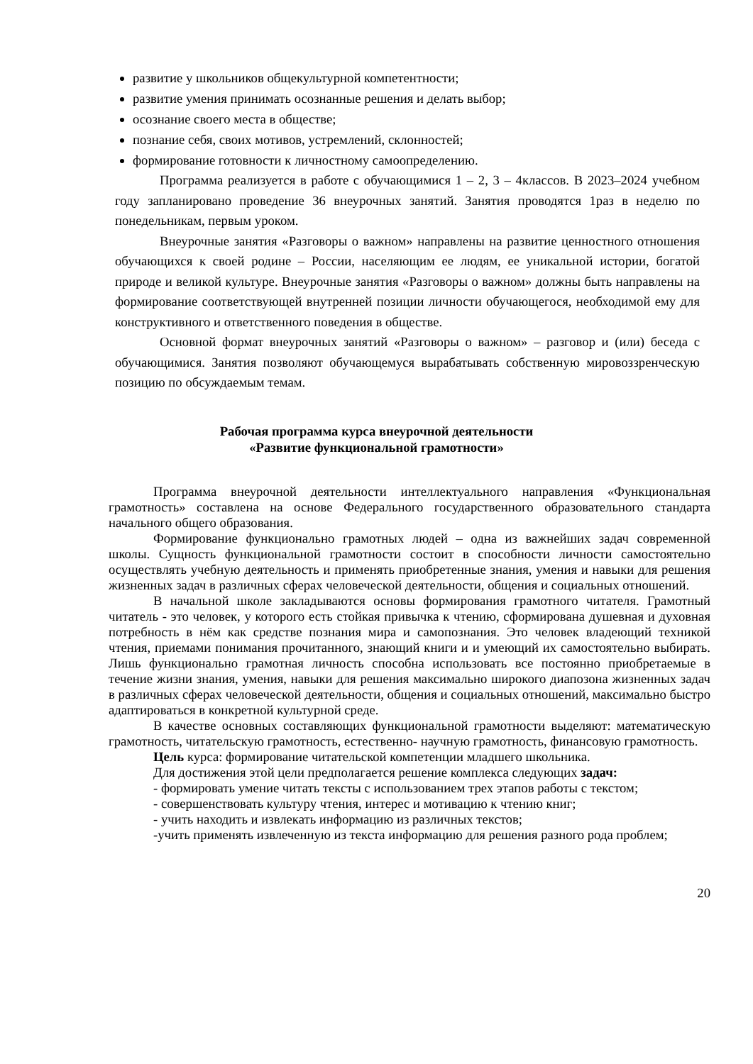развитие у школьников общекультурной компетентности;
развитие умения принимать осознанные решения и делать выбор;
осознание своего места в обществе;
познание себя, своих мотивов, устремлений, склонностей;
формирование готовности к личностному самоопределению.
Программа реализуется в работе с обучающимися 1 – 2, 3 – 4классов. В 2023–2024 учебном году запланировано проведение 36 внеурочных занятий. Занятия проводятся 1раз в неделю по понедельникам, первым уроком.
Внеурочные занятия «Разговоры о важном» направлены на развитие ценностного отношения обучающихся к своей родине – России, населяющим ее людям, ее уникальной истории, богатой природе и великой культуре. Внеурочные занятия «Разговоры о важном» должны быть направлены на формирование соответствующей внутренней позиции личности обучающегося, необходимой ему для конструктивного и ответственного поведения в обществе.
Основной формат внеурочных занятий «Разговоры о важном» – разговор и (или) беседа с обучающимися. Занятия позволяют обучающемуся вырабатывать собственную мировоззренческую позицию по обсуждаемым темам.
Рабочая программа курса внеурочной деятельности
«Развитие функциональной грамотности»
Программа внеурочной деятельности интеллектуального направления «Функциональная грамотность» составлена на основе Федерального государственного образовательного стандарта начального общего образования.
Формирование функционально грамотных людей – одна из важнейших задач современной школы. Сущность функциональной грамотности состоит в способности личности самостоятельно осуществлять учебную деятельность и применять приобретенные знания, умения и навыки для решения жизненных задач в различных сферах человеческой деятельности, общения и социальных отношений.
В начальной школе закладываются основы формирования грамотного читателя. Грамотный читатель - это человек, у которого есть стойкая привычка к чтению, сформирована душевная и духовная потребность в нём как средстве познания мира и самопознания. Это человек владеющий техникой чтения, приемами понимания прочитанного, знающий книги и и умеющий их самостоятельно выбирать. Лишь функционально грамотная личность способна использовать все постоянно приобретаемые в течение жизни знания, умения, навыки для решения максимально широкого диапозона жизненных задач в различных сферах человеческой деятельности, общения и социальных отношений, максимально быстро адаптироваться в конкретной культурной среде.
В качестве основных составляющих функциональной грамотности выделяют: математическую грамотность, читательскую грамотность, естественно- научную грамотность, финансовую грамотность.
Цель курса: формирование читательской компетенции младшего школьника.
Для достижения этой цели предполагается решение комплекса следующих задач:
- формировать умение читать тексты с использованием трех этапов работы с текстом;
- совершенствовать культуру чтения, интерес и мотивацию к чтению книг;
- учить находить и извлекать информацию из различных текстов;
-учить применять извлеченную из текста информацию для решения разного рода проблем;
20